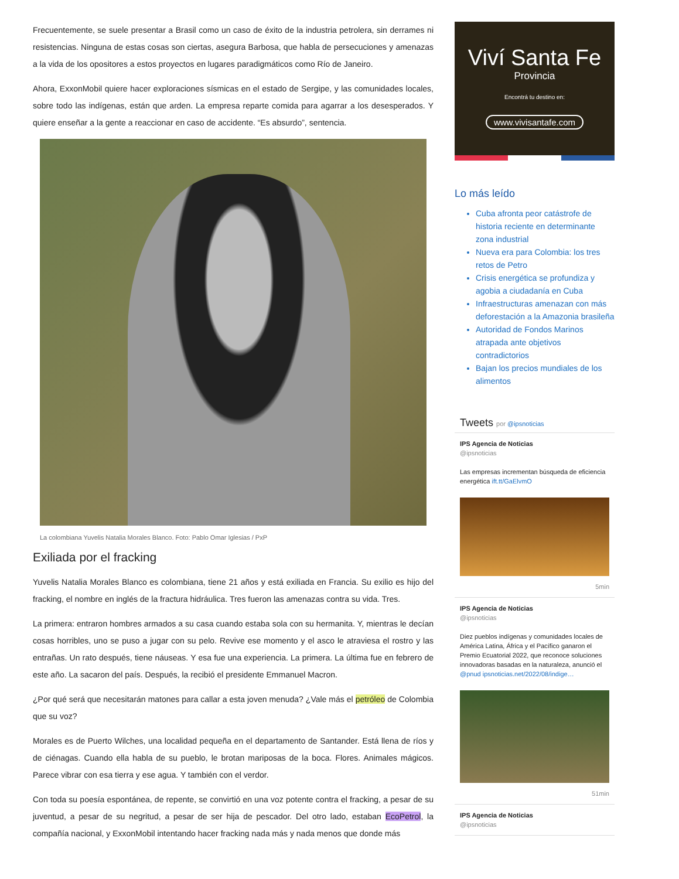Frecuentemente, se suele presentar a Brasil como un caso de éxito de la industria petrolera, sin derrames ni resistencias. Ninguna de estas cosas son ciertas, asegura Barbosa, que habla de persecuciones y amenazas a la vida de los opositores a estos proyectos en lugares paradigmáticos como Río de Janeiro.
Ahora, ExxonMobil quiere hacer exploraciones sísmicas en el estado de Sergipe, y las comunidades locales, sobre todo las indígenas, están que arden. La empresa reparte comida para agarrar a los desesperados. Y quiere enseñar a la gente a reaccionar en caso de accidente. “Es absurdo”, sentencia.
La colombiana Yuvelis Natalia Morales Blanco. Foto: Pablo Omar Iglesias / PxP
Exiliada por el fracking
Yuvelis Natalia Morales Blanco es colombiana, tiene 21 años y está exiliada en Francia. Su exilio es hijo del fracking, el nombre en inglés de la fractura hidráulica. Tres fueron las amenazas contra su vida. Tres.
La primera: entraron hombres armados a su casa cuando estaba sola con su hermanita. Y, mientras le decían cosas horribles, uno se puso a jugar con su pelo. Revive ese momento y el asco le atraviesa el rostro y las entrañas. Un rato después, tiene náuseas. Y esa fue una experiencia. La primera. La última fue en febrero de este año. La sacaron del país. Después, la recibió el presidente Emmanuel Macron.
¿Por qué será que necesitarán matones para callar a esta joven menuda? ¿Vale más el petróleo de Colombia que su voz?
Morales es de Puerto Wilches, una localidad pequeña en el departamento de Santander. Está llena de ríos y de ciénagas. Cuando ella habla de su pueblo, le brotan mariposas de la boca. Flores. Animales mágicos. Parece vibrar con esa tierra y ese agua. Y también con el verdor.
Con toda su poesía espontánea, de repente, se convirtió en una voz potente contra el fracking, a pesar de su juventud, a pesar de su negritud, a pesar de ser hija de pescador. Del otro lado, estaban EcoPetrol, la compañía nacional, y ExxonMobil intentando hacer fracking nada más y nada menos que donde más
Viví Santa Fe
Provincia
Encontrá tu destino en:
www.vivisantafe.com
Lo más leído
Cuba afronta peor catástrofe de historia reciente en determinante zona industrial
Nueva era para Colombia: los tres retos de Petro
Crisis energética se profundiza y agobia a ciudadanía en Cuba
Infraestructuras amenazan con más deforestación a la Amazonia brasileña
Autoridad de Fondos Marinos atrapada ante objetivos contradictorios
Bajan los precios mundiales de los alimentos
Tweets por @ipsnoticias
IPS Agencia de Noticias
@ipsnoticias
Las empresas incrementan búsqueda de eficiencia energética ift.tt/GaElvmO
5min
IPS Agencia de Noticias
@ipsnoticias
Diez pueblos indígenas y comunidades locales de América Latina, África y el Pacífico ganaron el Premio Ecuatorial 2022, que reconoce soluciones innovadoras basadas en la naturaleza, anunció el @pnud ipsnoticias.net/2022/08/indige…
51min
IPS Agencia de Noticias
@ipsnoticias